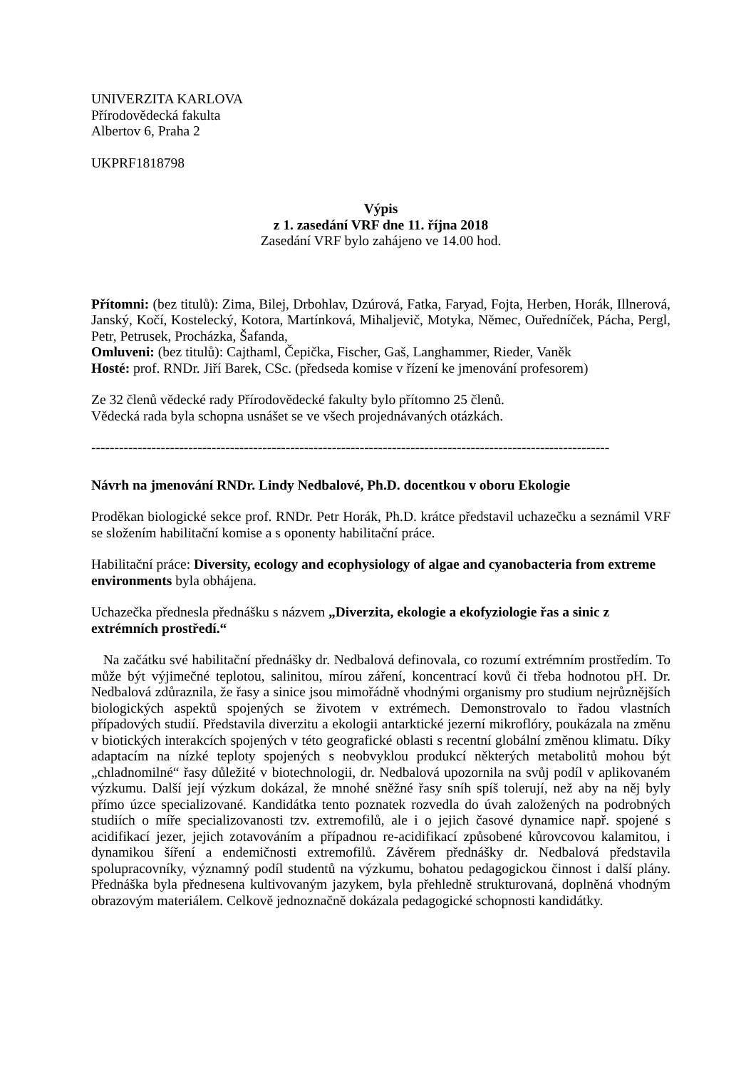UNIVERZITA KARLOVA
Přírodovědecká fakulta
Albertov 6, Praha 2
UKPRF1818798
Výpis
z 1. zasedání VRF dne 11. října 2018
Zasedání VRF bylo zahájeno ve 14.00 hod.
Přítomni: (bez titulů): Zima, Bilej, Drbohlav, Dzúrová, Fatka, Faryad, Fojta, Herben, Horák, Illnerová, Janský, Kočí, Kostelecký, Kotora, Martínková, Mihaljevič, Motyka, Němec, Ouředníček, Pácha, Pergl, Petr, Petrusek, Procházka, Šafanda,
Omluveni: (bez titulů): Cajthaml, Čepička, Fischer, Gaš, Langhammer, Rieder, Vaněk
Hosté: prof. RNDr. Jiří Barek, CSc. (předseda komise v řízení ke jmenování profesorem)
Ze 32 členů vědecké rady Přírodovědecké fakulty bylo přítomno 25 členů.
Vědecká rada byla schopna usnášet se ve všech projednávaných otázkách.
----------------------------------------------------------------------------------------------------------------
Návrh na jmenování RNDr. Lindy Nedbalové, Ph.D. docentkou v oboru Ekologie
Proděkan biologické sekce prof. RNDr. Petr Horák, Ph.D. krátce představil uchazečku a seznámil VRF se složením habilitační komise a s oponenty habilitační práce.
Habilitační práce: Diversity, ecology and ecophysiology of algae and cyanobacteria from extreme environments byla obhájena.
Uchazečka přednesla přednášku s názvem „Diverzita, ekologie a ekofyziologie řas a sinic z extrémních prostředí.“
Na začátku své habilitační přednášky dr. Nedbalová definovala, co rozumí extrémním prostředím. To může být výjimečné teplotou, salinitou, mírou záření, koncentrací kovů či třeba hodnotou pH. Dr. Nedbalová zdůraznila, že řasy a sinice jsou mimořádně vhodnými organismy pro studium nejrůznějších biologických aspektů spojených se životem v extrémech. Demonstrovalo to řadou vlastních případových studií. Představila diverzitu a ekologii antarktické jezerní mikroflóry, poukázala na změnu v biotických interakcích spojených v této geografické oblasti s recentní globální změnou klimatu. Díky adaptacím na nízké teploty spojených s neobvyklou produkcí některých metabolitů mohou být „chladnomilné“ řasy důležité v biotechnologii, dr. Nedbalová upozornila na svůj podíl v aplikovaném výzkumu. Další její výzkum dokázal, že mnohé sněžné řasy sníh spíš tolerují, než aby na něj byly přímo úzce specializované. Kandidátka tento poznatek rozvedla do úvah založených na podrobných studiích o míře specializovanosti tzv. extremofilů, ale i o jejich časové dynamice např. spojené s acidifikací jezer, jejich zotavováním a případnou re-acidifikací způsobené kůrovcovou kalamitou, i dynamikou šíření a endemičnosti extremofilů. Závěrem přednášky dr. Nedbalová představila spolupracovníky, významný podíl studentů na výzkumu, bohatou pedagogickou činnost i další plány. Přednáška byla přednesena kultivovaným jazykem, byla přehledně strukturovaná, doplněná vhodným obrazovým materiálem. Celkově jednoznačně dokázala pedagogické schopnosti kandidátky.